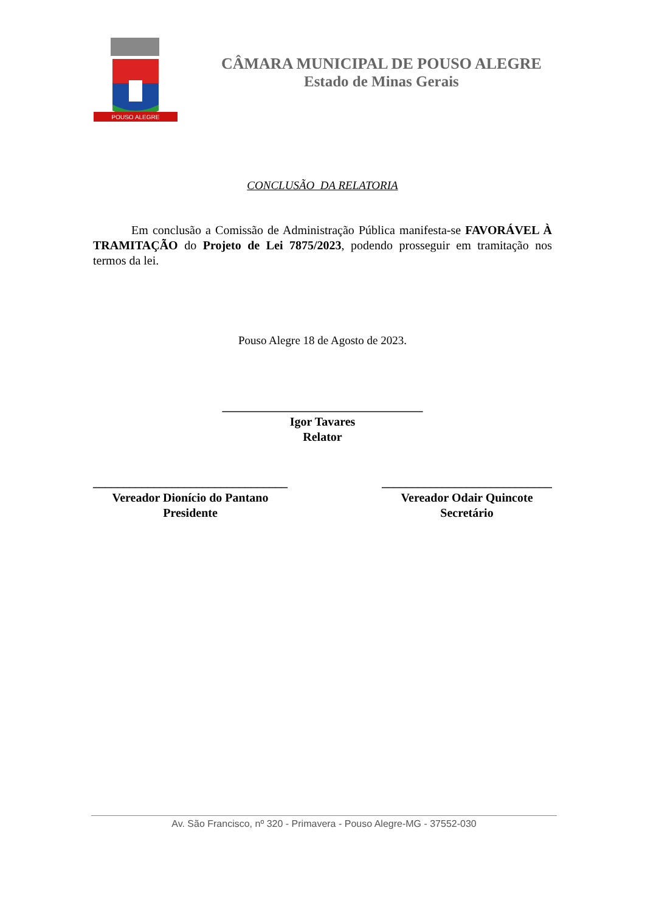POUSO ALEGRE
CÂMARA MUNICIPAL DE POUSO ALEGRE
Estado de Minas Gerais
CONCLUSÃO DA RELATORIA
Em conclusão a Comissão de Administração Pública manifesta-se FAVORÁVEL À TRAMITAÇÃO do Projeto de Lei 7875/2023, podendo prosseguir em tramitação nos termos da lei.
Pouso Alegre 18 de Agosto de 2023.
_________________________________
Igor Tavares
Relator
________________________________
Vereador Dionício do Pantano
Presidente
____________________________
Vereador Odair Quincote
Secretário
Av. São Francisco, nº 320 - Primavera - Pouso Alegre-MG - 37552-030